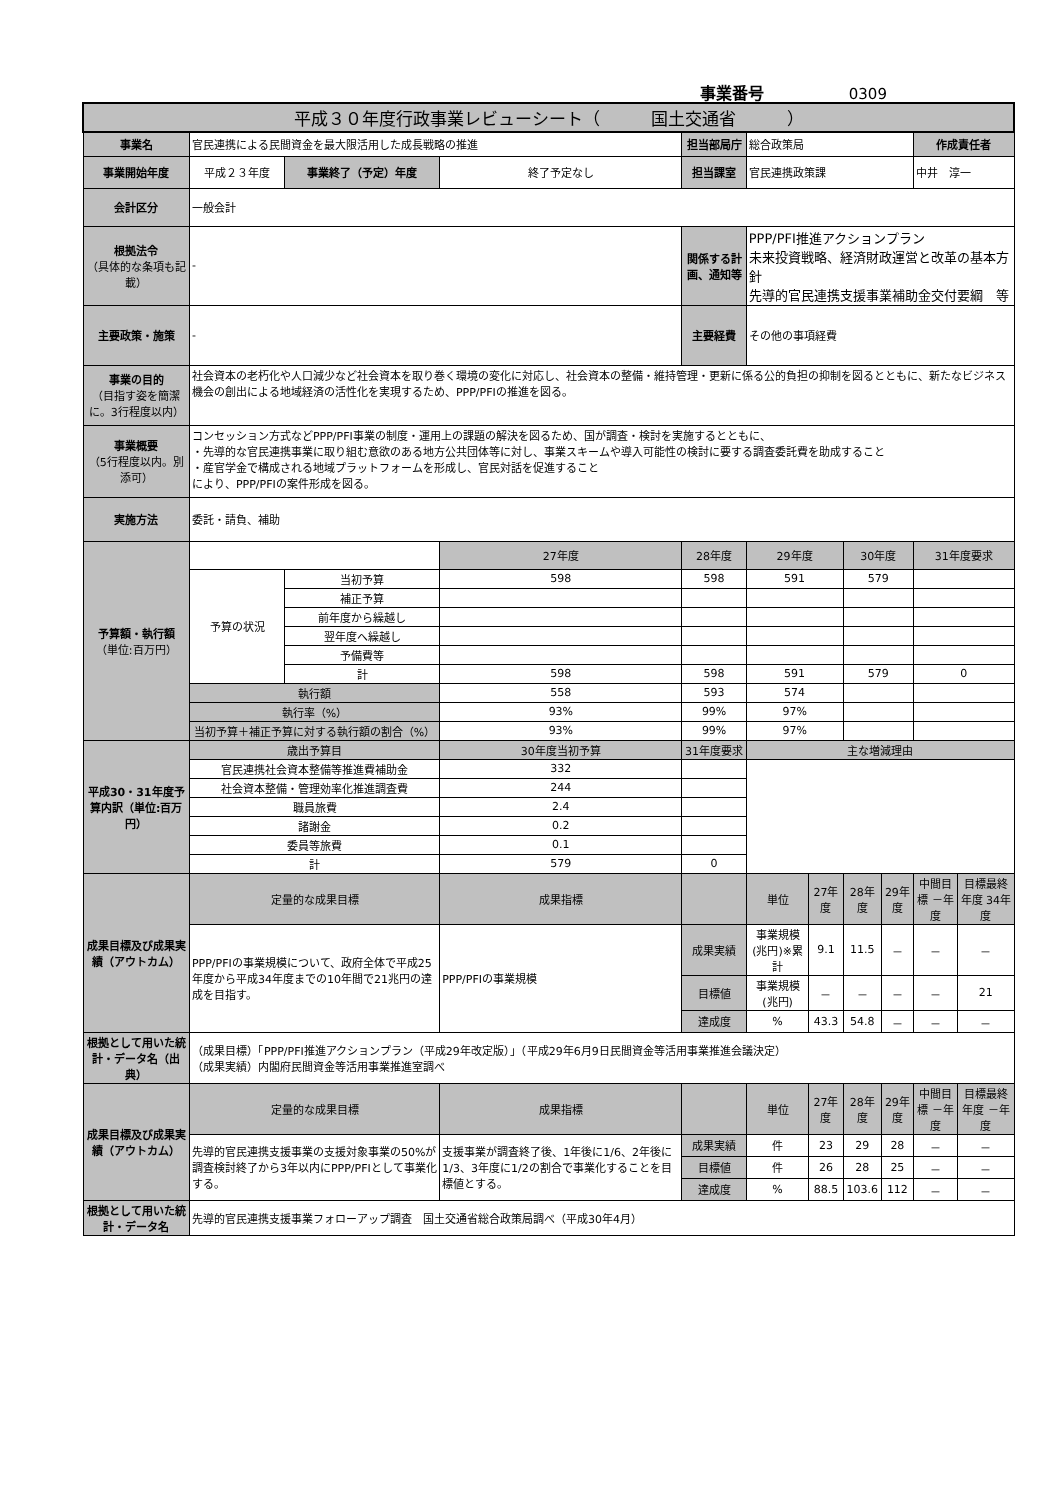事業番号 0309
| 平成３０年度行政事業レビューシート（ 国土交通省 ） | | | | | | | | | | |
| 事業名 | 官民連携による民間資金を最大限活用した成長戦略の推進 | | | 担当部局庁 | 総合政策局 | | | | 作成責任者 | |
| 事業開始年度 | 平成２３年度 | 事業終了（予定）年度 | 終了予定なし | 担当課室 | 官民連携政策課 | | | | 中井 淳一 | |
| 会計区分 | 一般会計 | | | | | | | | | |
| 根拠法令 （具体的な条項も記載） | - | | | 関係する計画、通知等 | PPP/PFI推進アクションプラン 未来投資戦略、経済財政運営と改革の基本方針 先導的官民連携支援事業補助金交付要綱 等 | | | | | |
| 主要政策・施策 | - | | | 主要経費 | その他の事項経費 | | | | | |
| 事業の目的 （目指す姿を簡潔に。3行程度以内） | 社会資本の老朽化や人口減少など社会資本を取り巻く環境の変化に対応し、社会資本の整備・維持管理・更新に係る公的負担の抑制を図るとともに、新たなビジネス機会の創出による地域経済の活性化を実現するため、PPP/PFIの推進を図る。 | | | | | | | | | |
| 事業概要 （5行程度以内。別添可） | コンセッション方式などPPP/PFI事業の制度・運用上の課題の解決を図るため、国が調査・検討を実施するとともに、 ・先導的な官民連携事業に取り組む意欲のある地方公共団体等に対し、事業スキームや導入可能性の検討に要する調査委託費を助成すること ・産官学金で構成される地域プラットフォームを形成し、官民対話を促進すること により、PPP/PFIの案件形成を図る。 | | | | | | | | | |
| 実施方法 | 委託・請負、補助 | | | | | | | | | |
| 予算額・執行額 （単位:百万円） | | | 27年度 | 28年度 | 29年度 | | 30年度 | | 31年度要求 | |
| | 予算の状況 | 当初予算 | 598 | 598 | 591 | | 579 | | | |
| | | 補正予算 | | | | | | | | |
| | | 前年度から繰越し | | | | | | | | |
| | | 翌年度へ繰越し | | | | | | | | |
| | | 予備費等 | | | | | | | | |
| | | 計 | 598 | 598 | 591 | | 579 | | 0 | |
| | 執行額 | | 558 | 593 | 574 | | | | | |
| | 執行率（%） | | 93% | 99% | 97% | | | | | |
| | 当初予算＋補正予算に対する執行額の割合（%） | | 93% | 99% | 97% | | | | | |
| 平成30・31年度予算内訳（単位:百万円） | 歳出予算目 | | 30年度当初予算 | 31年度要求 | 主な増減理由 | | | | | |
| | 官民連携社会資本整備等推進費補助金 | | 332 | | | | | | | |
| | 社会資本整備・管理効率化推進調査費 | | 244 | | | | | | | |
| | 職員旅費 | | 2.4 | | | | | | | |
| | 諸謝金 | | 0.2 | | | | | | | |
| | 委員等旅費 | | 0.1 | | | | | | | |
| | 計 | | 579 | 0 | | | | | | |
| 成果目標及び成果実績（アウトカム） | 定量的な成果目標 | | 成果指標 | | 単位 | 27年度 | 28年度 | 29年度 | 中間目標 －年度 | 目標最終年度 34年度 |
| | PPP/PFIの事業規模について、政府全体で平成25年度から平成34年度までの10年間で21兆円の達成を目指す。 | | PPP/PFIの事業規模 | 成果実績 | 事業規模(兆円)※累計 | 9.1 | 11.5 | － | － | － |
| | | | | 目標値 | 事業規模(兆円) | － | － | － | － | 21 |
| | | | | 達成度 | % | 43.3 | 54.8 | － | － | － |
| 根拠として用いた統計・データ名（出典） | （成果目標）「PPP/PFI推進アクションプラン（平成29年改定版）」（平成29年6月9日民間資金等活用事業推進会議決定） （成果実績）内閣府民間資金等活用事業推進室調べ | | | | | | | | | |
| 成果目標及び成果実績（アウトカム） | 定量的な成果目標 | | 成果指標 | | 単位 | 27年度 | 28年度 | 29年度 | 中間目標 －年度 | 目標最終年度 －年度 |
| | 先導的官民連携支援事業の支援対象事業の50%が調査検討終了から3年以内にPPP/PFIとして事業化する。 | | 支援事業が調査終了後、1年後に1/6、2年後に1/3、3年度に1/2の割合で事業化することを目標値とする。 | 成果実績 | 件 | 23 | 29 | 28 | － | － |
| | | | | 目標値 | 件 | 26 | 28 | 25 | － | － |
| | | | | 達成度 | % | 88.5 | 103.6 | 112 | － | － |
| 根拠として用いた統計・データ名 | 先導的官民連携支援事業フォローアップ調査 国土交通省総合政策局調べ（平成30年4月） | | | | | | | | | |